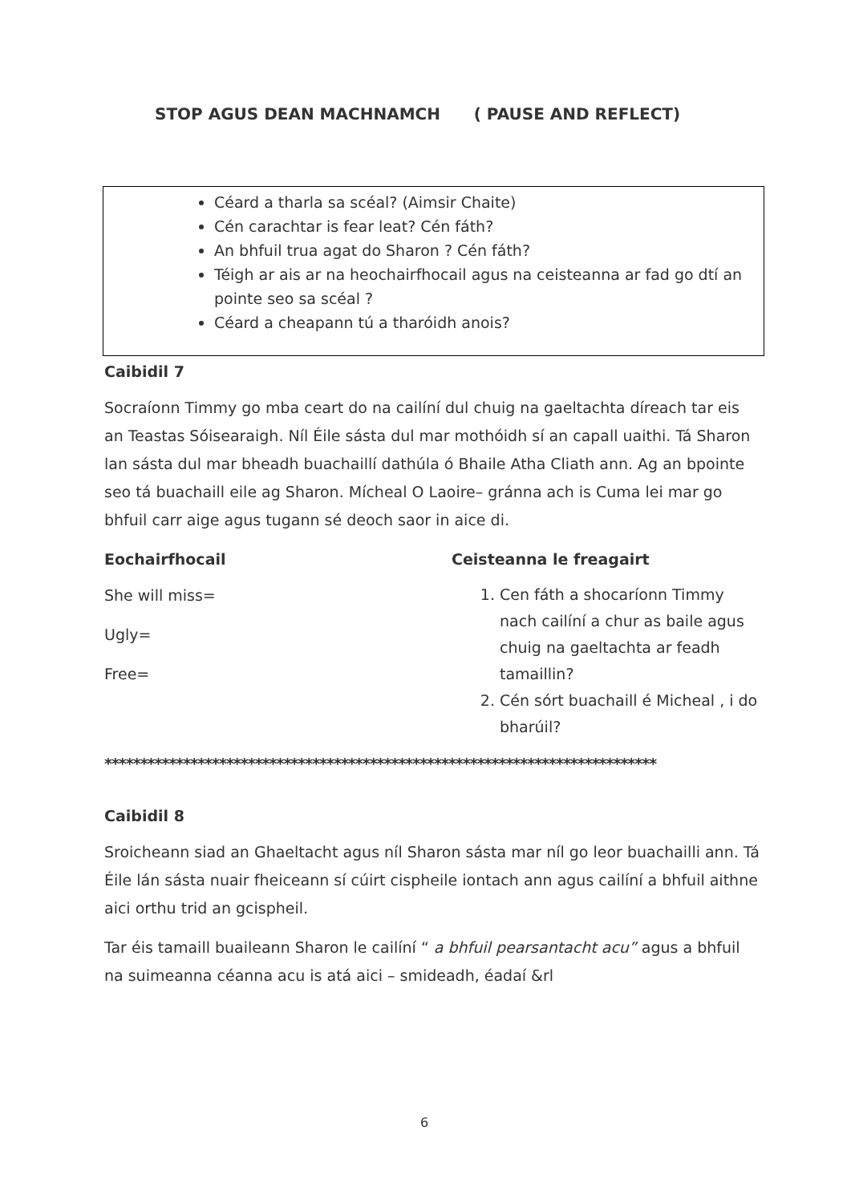STOP AGUS DEAN MACHNAMCH ( PAUSE AND REFLECT)
Céard a tharla sa scéal? (Aimsir Chaite)
Cén carachtar is fear leat? Cén fáth?
An bhfuil trua agat do Sharon ? Cén fáth?
Téigh ar ais ar na heochairfhocail agus na ceisteanna ar fad go dtí an pointe seo sa scéal ?
Céard a cheapann tú a tharóidh anois?
Caibidil 7
Socraíonn Timmy go mba ceart do na cailíní dul chuig na gaeltachta díreach tar eis an Teastas Sóisearaigh. Níl Éile sásta dul mar mothóidh sí an capall uaithi. Tá Sharon lan sásta dul mar bheadh buachaillí dathúla ó Bhaile Atha Cliath ann. Ag an bpointe seo tá buachaill eile ag Sharon. Mícheal O Laoire– gránna ach is Cuma lei mar go bhfuil carr aige agus tugann sé deoch saor in aice di.
Eochairfhocail
She will miss=
Ugly=
Free=
Ceisteanna le freagairt
1. Cen fáth a shocaríonn Timmy nach cailíní a chur as baile agus chuig na gaeltachta ar feadh tamaillin?
2. Cén sórt buachaill é Micheal , i do bharúil?
*****************************************************************************
Caibidil 8
Sroicheann siad an Ghaeltacht agus níl Sharon sásta mar níl go leor buachailli ann. Tá Éile lán sásta nuair fheiceann sí cúirt cispheile iontach ann agus cailíní a bhfuil aithne aici orthu trid an gcispheil.
Tar éis tamaill buaileann Sharon le cailíní “ a bhfuil pearsantacht acu” agus a bhfuil na suimeanna céanna acu is atá aici – smideadh, éadaí &rl
6